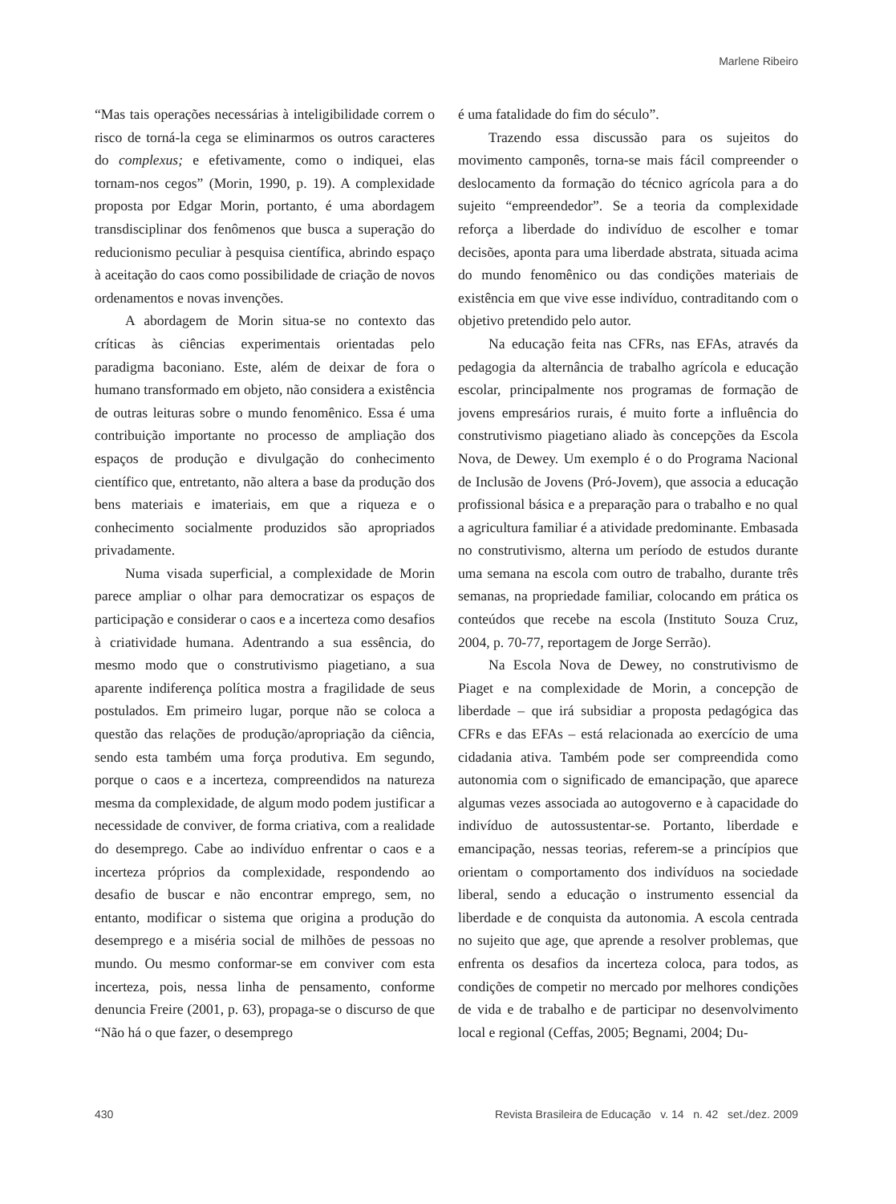Marlene Ribeiro
“Mas tais operações necessárias à inteligibilidade correm o risco de torná-la cega se eliminarmos os outros caracteres do complexus; e efetivamente, como o indiquei, elas tornam-nos cegos” (Morin, 1990, p. 19). A complexidade proposta por Edgar Morin, portanto, é uma abordagem transdisciplinar dos fenômenos que busca a superação do reducionismo peculiar à pesquisa científica, abrindo espaço à aceitação do caos como possibilidade de criação de novos ordenamentos e novas invenções.
A abordagem de Morin situa-se no contexto das críticas às ciências experimentais orientadas pelo paradigma baconiano. Este, além de deixar de fora o humano transformado em objeto, não considera a existência de outras leituras sobre o mundo fenomênico. Essa é uma contribuição importante no processo de ampliação dos espaços de produção e divulgação do conhecimento científico que, entretanto, não altera a base da produção dos bens materiais e imateriais, em que a riqueza e o conhecimento socialmente produzidos são apropriados privadamente.
Numa visada superficial, a complexidade de Morin parece ampliar o olhar para democratizar os espaços de participação e considerar o caos e a incerteza como desafios à criatividade humana. Adentrando a sua essência, do mesmo modo que o construtivismo piagetiano, a sua aparente indiferença política mostra a fragilidade de seus postulados. Em primeiro lugar, porque não se coloca a questão das relações de produção/apropriação da ciência, sendo esta também uma força produtiva. Em segundo, porque o caos e a incerteza, compreendidos na natureza mesma da complexidade, de algum modo podem justificar a necessidade de conviver, de forma criativa, com a realidade do desemprego. Cabe ao indivíduo enfrentar o caos e a incerteza próprios da complexidade, respondendo ao desafio de buscar e não encontrar emprego, sem, no entanto, modificar o sistema que origina a produção do desemprego e a miséria social de milhões de pessoas no mundo. Ou mesmo conformar-se em conviver com esta incerteza, pois, nessa linha de pensamento, conforme denuncia Freire (2001, p. 63), propaga-se o discurso de que “Não há o que fazer, o desemprego
é uma fatalidade do fim do século”.
Trazendo essa discussão para os sujeitos do movimento camponês, torna-se mais fácil compreender o deslocamento da formação do técnico agrícola para a do sujeito “empreendedor”. Se a teoria da complexidade reforça a liberdade do indivíduo de escolher e tomar decisões, aponta para uma liberdade abstrata, situada acima do mundo fenomênico ou das condições materiais de existência em que vive esse indivíduo, contraditando com o objetivo pretendido pelo autor.
Na educação feita nas CFRs, nas EFAs, através da pedagogia da alternância de trabalho agrícola e educação escolar, principalmente nos programas de formação de jovens empresários rurais, é muito forte a influência do construtivismo piagetiano aliado às concepções da Escola Nova, de Dewey. Um exemplo é o do Programa Nacional de Inclusão de Jovens (Pró-Jovem), que associa a educação profissional básica e a preparação para o trabalho e no qual a agricultura familiar é a atividade predominante. Embasada no construtivismo, alterna um período de estudos durante uma semana na escola com outro de trabalho, durante três semanas, na propriedade familiar, colocando em prática os conteúdos que recebe na escola (Instituto Souza Cruz, 2004, p. 70-77, reportagem de Jorge Serrão).
Na Escola Nova de Dewey, no construtivismo de Piaget e na complexidade de Morin, a concepção de liberdade – que irá subsidiar a proposta pedagógica das CFRs e das EFAs – está relacionada ao exercício de uma cidadania ativa. Também pode ser compreendida como autonomia com o significado de emancipação, que aparece algumas vezes associada ao autogoverno e à capacidade do indivíduo de autossustentar-se. Portanto, liberdade e emancipação, nessas teorias, referem-se a princípios que orientam o comportamento dos indivíduos na sociedade liberal, sendo a educação o instrumento essencial da liberdade e de conquista da autonomia. A escola centrada no sujeito que age, que aprende a resolver problemas, que enfrenta os desafios da incerteza coloca, para todos, as condições de competir no mercado por melhores condições de vida e de trabalho e de participar no desenvolvimento local e regional (Ceffas, 2005; Begnami, 2004; Du-
430 Revista Brasileira de Educação v. 14 n. 42 set./dez. 2009